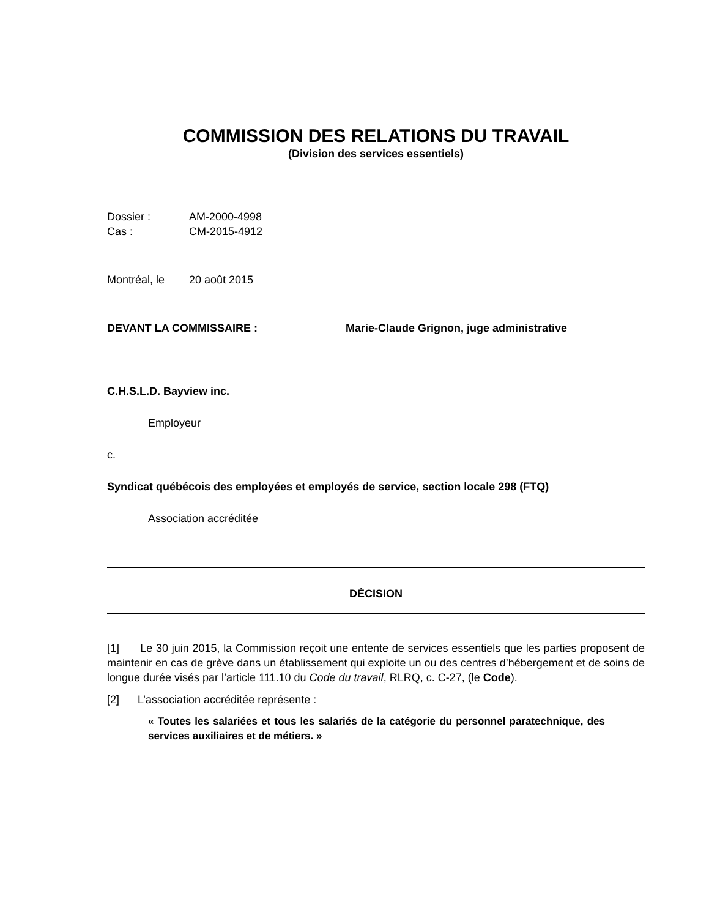COMMISSION DES RELATIONS DU TRAVAIL
(Division des services essentiels)
Dossier : AM-2000-4998
Cas : CM-2015-4912
Montréal, le 20 août 2015
DEVANT LA COMMISSAIRE : Marie-Claude Grignon, juge administrative
C.H.S.L.D. Bayview inc.
Employeur
c.
Syndicat québécois des employées et employés de service, section locale 298 (FTQ)
Association accréditée
DÉCISION
[1] Le 30 juin 2015, la Commission reçoit une entente de services essentiels que les parties proposent de maintenir en cas de grève dans un établissement qui exploite un ou des centres d’hébergement et de soins de longue durée visés par l’article 111.10 du Code du travail, RLRQ, c. C-27, (le Code).
[2] L’association accréditée représente :
« Toutes les salariées et tous les salariés de la catégorie du personnel paratechnique, des services auxiliaires et de métiers. »